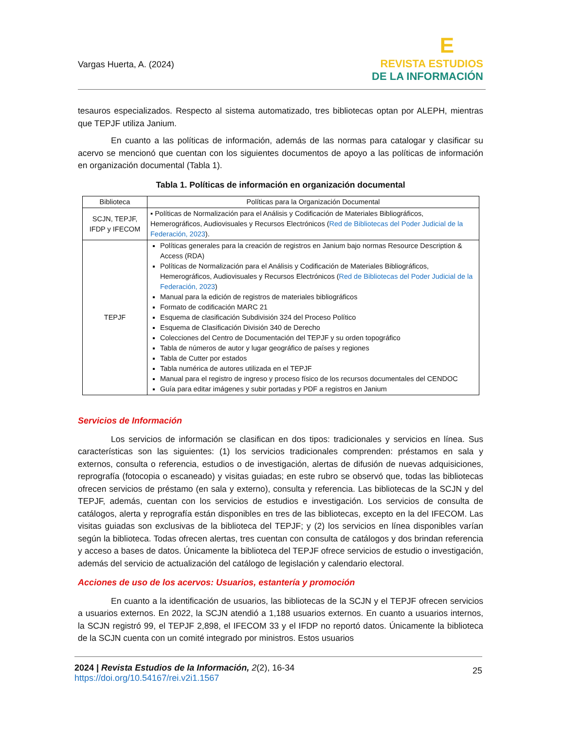Vargas Huerta, A. (2024)
E
REVISTA ESTUDIOS
DE LA INFORMACIÓN
tesauros especializados. Respecto al sistema automatizado, tres bibliotecas optan por ALEPH, mientras que TEPJF utiliza Janium.
En cuanto a las políticas de información, además de las normas para catalogar y clasificar su acervo se mencionó que cuentan con los siguientes documentos de apoyo a las políticas de información en organización documental (Tabla 1).
Tabla 1. Políticas de información en organización documental
| Biblioteca | Políticas para la Organización Documental |
| --- | --- |
| SCJN, TEPJF, IFDP y IFECOM | ▪ Políticas de Normalización para el Análisis y Codificación de Materiales Bibliográficos, Hemerográficos, Audiovisuales y Recursos Electrónicos ( Red de Bibliotecas del Poder Judicial de la Federación, 2023 ). |
| TEPJF | Políticas generales para la creación de registros en Janium bajo normas Resource Description & Access (RDA) Políticas de Normalización para el Análisis y Codificación de Materiales Bibliográficos, Hemerográficos, Audiovisuales y Recursos Electrónicos ( Red de Bibliotecas del Poder Judicial de la Federación, 2023 ) Manual para la edición de registros de materiales bibliográficos Formato de codificación MARC 21 Esquema de clasificación Subdivisión 324 del Proceso Político Esquema de Clasificación División 340 de Derecho Colecciones del Centro de Documentación del TEPJF y su orden topográfico Tabla de números de autor y lugar geográfico de países y regiones Tabla de Cutter por estados Tabla numérica de autores utilizada en el TEPJF Manual para el registro de ingreso y proceso físico de los recursos documentales del CENDOC Guía para editar imágenes y subir portadas y PDF a registros en Janium |
Servicios de Información
Los servicios de información se clasifican en dos tipos: tradicionales y servicios en línea. Sus características son las siguientes: (1) los servicios tradicionales comprenden: préstamos en sala y externos, consulta o referencia, estudios o de investigación, alertas de difusión de nuevas adquisiciones, reprografía (fotocopia o escaneado) y visitas guiadas; en este rubro se observó que, todas las bibliotecas ofrecen servicios de préstamo (en sala y externo), consulta y referencia. Las bibliotecas de la SCJN y del TEPJF, además, cuentan con los servicios de estudios e investigación. Los servicios de consulta de catálogos, alerta y reprografía están disponibles en tres de las bibliotecas, excepto en la del IFECOM. Las visitas guiadas son exclusivas de la biblioteca del TEPJF; y (2) los servicios en línea disponibles varían según la biblioteca. Todas ofrecen alertas, tres cuentan con consulta de catálogos y dos brindan referencia y acceso a bases de datos. Únicamente la biblioteca del TEPJF ofrece servicios de estudio o investigación, además del servicio de actualización del catálogo de legislación y calendario electoral.
Acciones de uso de los acervos: Usuarios, estantería y promoción
En cuanto a la identificación de usuarios, las bibliotecas de la SCJN y el TEPJF ofrecen servicios a usuarios externos. En 2022, la SCJN atendió a 1,188 usuarios externos. En cuanto a usuarios internos, la SCJN registró 99, el TEPJF 2,898, el IFECOM 33 y el IFDP no reportó datos. Únicamente la biblioteca de la SCJN cuenta con un comité integrado por ministros. Estos usuarios
2024 | Revista Estudios de la Información, 2(2), 16-34
https://doi.org/10.54167/rei.v2i1.1567
25